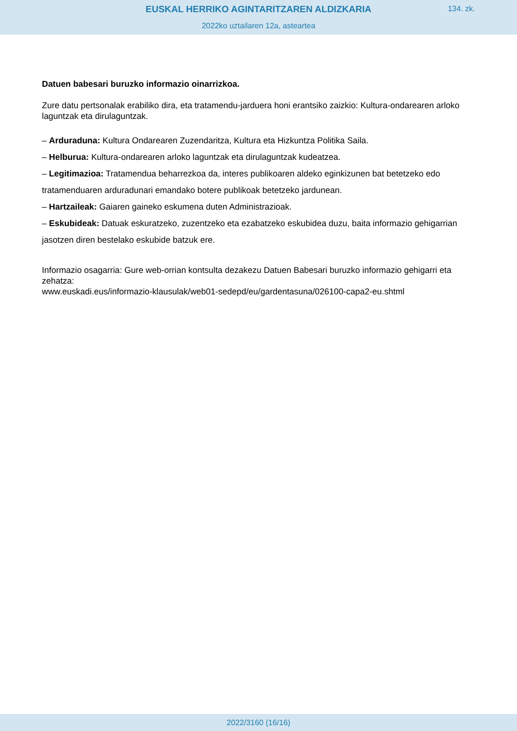EUSKAL HERRIKO AGINTARITZAREN ALDIZKARIA
134. zk.
2022ko uztailaren 12a, asteartea
Datuen babesari buruzko informazio oinarrizkoa.
Zure datu pertsonalak erabiliko dira, eta tratamendu-jarduera honi erantsiko zaizkio: Kultura-ondarearen arloko laguntzak eta dirulaguntzak.
– Arduraduna: Kultura Ondarearen Zuzendaritza, Kultura eta Hizkuntza Politika Saila.
– Helburua: Kultura-ondarearen arloko laguntzak eta dirulaguntzak kudeatzea.
– Legitimazioa: Tratamendua beharrezkoa da, interes publikoaren aldeko eginkizunen bat betetzeko edo tratamenduaren arduradunari emandako botere publikoak betetzeko jardunean.
– Hartzaileak: Gaiaren gaineko eskumena duten Administrazioak.
– Eskubideak: Datuak eskuratzeko, zuzentzeko eta ezabatzeko eskubidea duzu, baita informazio gehigarrian jasotzen diren bestelako eskubide batzuk ere.
Informazio osagarria: Gure web-orrian kontsulta dezakezu Datuen Babesari buruzko informazio gehigarri eta zehatza:
www.euskadi.eus/informazio-klausulak/web01-sedepd/eu/gardentasuna/026100-capa2-eu.shtml
2022/3160 (16/16)